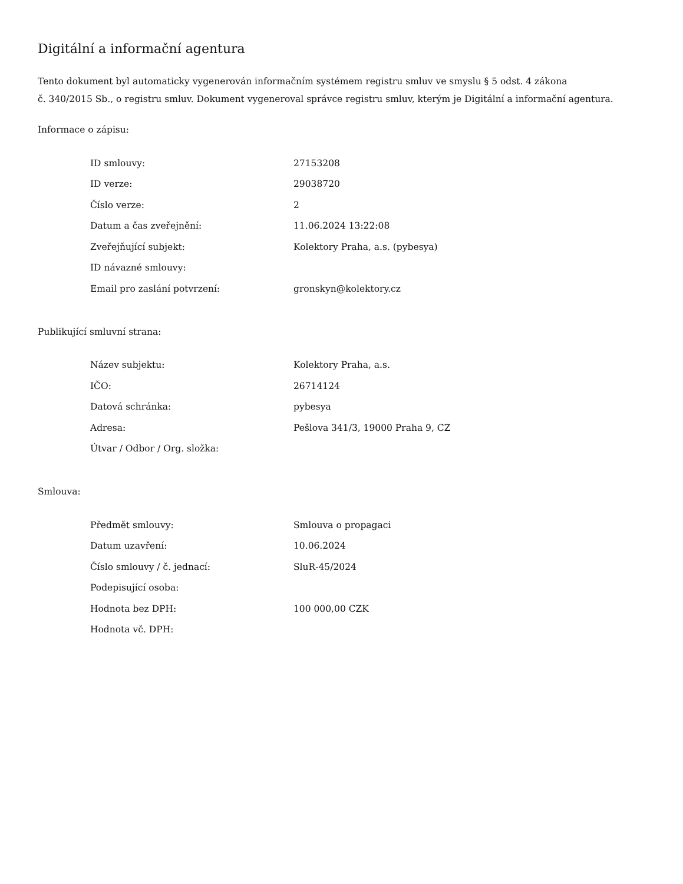Digitální a informační agentura
Tento dokument byl automaticky vygenerován informačním systémem registru smluv ve smyslu § 5 odst. 4 zákona
č. 340/2015 Sb., o registru smluv. Dokument vygeneroval správce registru smluv, kterým je Digitální a informační agentura.
Informace o zápisu:
| ID smlouvy: | 27153208 |
| ID verze: | 29038720 |
| Číslo verze: | 2 |
| Datum a čas zveřejnění: | 11.06.2024 13:22:08 |
| Zveřejňující subjekt: | Kolektory Praha, a.s. (pybesya) |
| ID návazné smlouvy: | |
| Email pro zaslání potvrzení: | gronskyn@kolektory.cz |
Publikující smluvní strana:
| Název subjektu: | Kolektory Praha, a.s. |
| IČO: | 26714124 |
| Datová schránka: | pybesya |
| Adresa: | Pešlova 341/3, 19000 Praha 9, CZ |
| Útvar / Odbor / Org. složka: | |
Smlouva:
| Předmět smlouvy: | Smlouva o propagaci |
| Datum uzavření: | 10.06.2024 |
| Číslo smlouvy / č. jednací: | SluR-45/2024 |
| Podepisující osoba: | |
| Hodnota bez DPH: | 100 000,00 CZK |
| Hodnota vč. DPH: | |